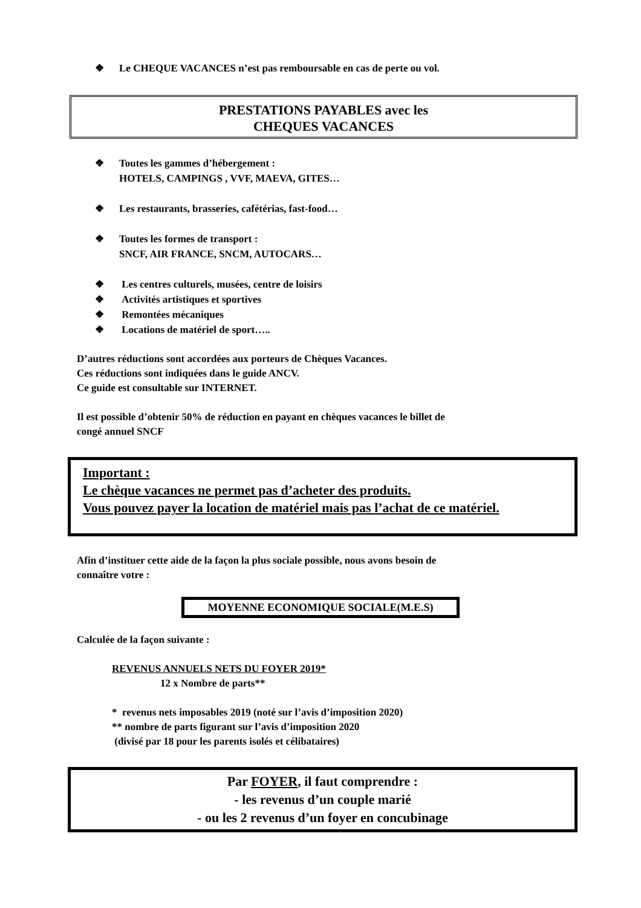❖ Le CHEQUE VACANCES n’est pas remboursable en cas de perte ou vol.
PRESTATIONS PAYABLES avec les
CHEQUES VACANCES
❖ Toutes les gammes d’hébergement :
HOTELS, CAMPINGS , VVF, MAEVA, GITES…
❖ Les restaurants, brasseries, cafétérias, fast-food…
❖ Toutes les formes de transport :
SNCF, AIR FRANCE, SNCM, AUTOCARS…
❖ Les centres culturels, musées, centre de loisirs
❖ Activités artistiques et sportives
❖ Remontées mécaniques
❖ Locations de matériel de sport…..
D’autres réductions sont accordées aux porteurs de Chèques Vacances.
Ces réductions sont indiquées dans le guide ANCV.
Ce guide est consultable sur INTERNET.
Il est possible d’obtenir 50% de réduction en payant en chèques vacances le billet de
congé annuel SNCF
Important :
Le chèque vacances ne permet pas d’acheter des produits.
Vous pouvez payer la location de matériel mais pas l’achat de ce matériel.
Afin d’instituer cette aide de la façon la plus sociale possible, nous avons besoin de
connaître votre :
MOYENNE ECONOMIQUE SOCIALE(M.E.S)
Calculée de la façon suivante :
REVENUS ANNUELS NETS DU FOYER 2019*
12 x Nombre de parts**
* revenus nets imposables 2019 (noté sur l’avis d’imposition 2020)
** nombre de parts figurant sur l’avis d’imposition 2020
(divisé par 18 pour les parents isolés et célibataires)
Par FOYER, il faut comprendre :
- les revenus d’un couple marié
- ou les 2 revenus d’un foyer en concubinage